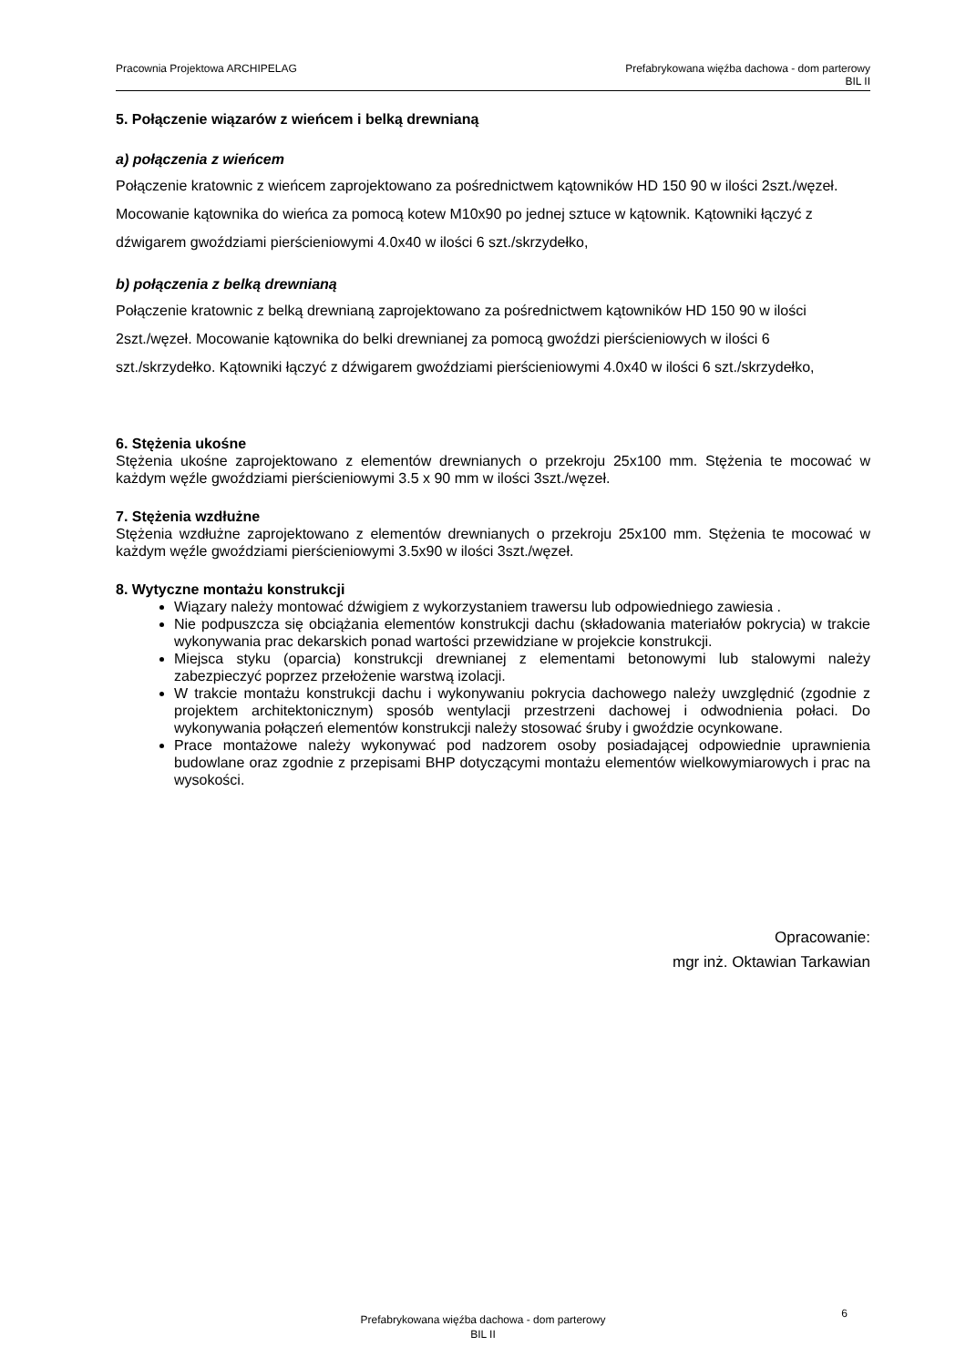Pracownia Projektowa ARCHIPELAG
Prefabrykowana więźba dachowa - dom parterowy
BIL II
5. Połączenie wiązarów z wieńcem i belką drewnianą
a) połączenia z wieńcem
Połączenie kratownic z wieńcem zaprojektowano za pośrednictwem kątowników HD 150 90 w ilości 2szt./węzeł. Mocowanie kątownika do wieńca za pomocą kotew M10x90 po jednej sztuce w kątownik. Kątowniki łączyć z dźwigarem gwoździami pierścieniowymi 4.0x40 w ilości 6 szt./skrzydełko,
b) połączenia z belką drewnianą
Połączenie kratownic z belką drewnianą zaprojektowano za pośrednictwem kątowników HD 150 90 w ilości 2szt./węzeł. Mocowanie kątownika do belki drewnianej za pomocą gwoździ pierścieniowych w ilości 6 szt./skrzydełko. Kątowniki łączyć z dźwigarem gwoździami pierścieniowymi 4.0x40 w ilości 6 szt./skrzydełko,
6. Stężenia ukośne
Stężenia ukośne zaprojektowano z elementów drewnianych o przekroju 25x100 mm. Stężenia te mocować w każdym węźle gwoździami pierścieniowymi 3.5 x 90 mm w ilości 3szt./węzeł.
7. Stężenia wzdłużne
Stężenia wzdłużne zaprojektowano z elementów drewnianych o przekroju 25x100 mm. Stężenia te mocować w każdym węźle gwoździami pierścieniowymi 3.5x90 w ilości 3szt./węzeł.
8. Wytyczne montażu konstrukcji
Wiązary należy montować dźwigiem z wykorzystaniem trawersu lub odpowiedniego zawiesia .
Nie podpuszcza się obciążania elementów konstrukcji dachu (składowania materiałów pokrycia) w trakcie wykonywania prac dekarskich ponad wartości przewidziane w projekcie konstrukcji.
Miejsca styku (oparcia) konstrukcji drewnianej z elementami betonowymi lub stalowymi należy zabezpieczyć poprzez przełożenie warstwą izolacji.
W trakcie montażu konstrukcji dachu i wykonywaniu pokrycia dachowego należy uwzględnić (zgodnie z projektem architektonicznym) sposób wentylacji przestrzeni dachowej i odwodnienia połaci. Do wykonywania połączeń elementów konstrukcji należy stosować śruby i gwoździe ocynkowane.
Prace montażowe należy wykonywać pod nadzorem osoby posiadającej odpowiednie uprawnienia budowlane oraz zgodnie z przepisami BHP dotyczącymi montażu elementów wielkowymiarowych i prac na wysokości.
Opracowanie:
mgr inż. Oktawian Tarkawian
Prefabrykowana więźba dachowa - dom parterowy
BIL II
6